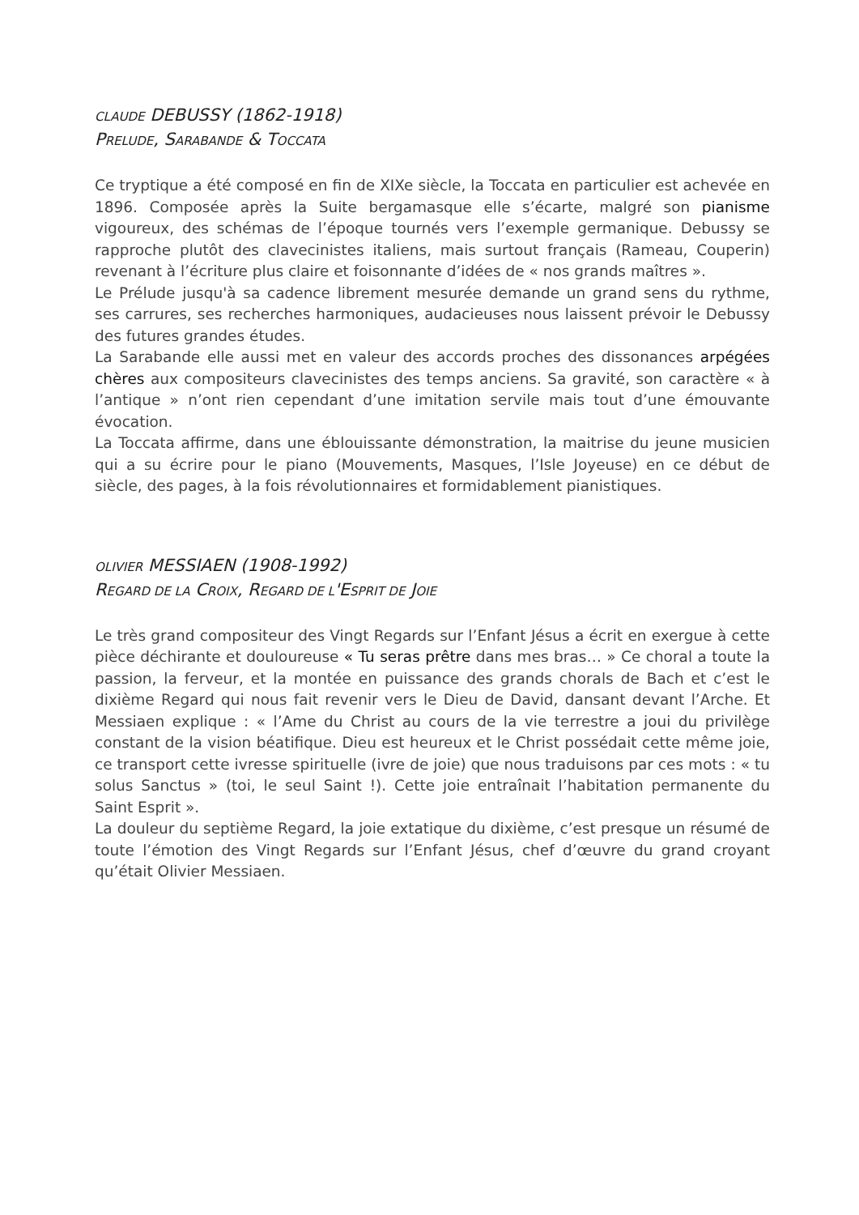CLAUDE DEBUSSY (1862-1918)
PRELUDE, SARABANDE & TOCCATA
Ce tryptique a été composé en fin de XIXe siècle, la Toccata en particulier est achevée en 1896. Composée après la Suite bergamasque elle s’écarte, malgré son pianisme vigoureux, des schémas de l’époque tournés vers l’exemple germanique. Debussy se rapproche plutôt des clavecinistes italiens, mais surtout français (Rameau, Couperin) revenant à l’écriture plus claire et foisonnante d’idées de « nos grands maîtres ».
Le Prélude jusqu'à sa cadence librement mesurée demande un grand sens du rythme, ses carrures, ses recherches harmoniques, audacieuses nous laissent prévoir le Debussy des futures grandes études.
La Sarabande elle aussi met en valeur des accords proches des dissonances arpégées chères aux compositeurs clavecinistes des temps anciens. Sa gravité, son caractère « à l’antique » n’ont rien cependant d’une imitation servile mais tout d’une émouvante évocation.
La Toccata affirme, dans une éblouissante démonstration, la maitrise du jeune musicien qui a su écrire pour le piano (Mouvements, Masques, l’Isle Joyeuse) en ce début de siècle, des pages, à la fois révolutionnaires et formidablement pianistiques.
OLIVIER MESSIAEN (1908-1992)
REGARD DE LA CROIX, REGARD DE L'ESPRIT DE JOIE
Le très grand compositeur des Vingt Regards sur l’Enfant Jésus a écrit en exergue à cette pièce déchirante et douloureuse « Tu seras prêtre dans mes bras… » Ce choral a toute la passion, la ferveur, et la montée en puissance des grands chorals de Bach et c’est le dixième Regard qui nous fait revenir vers le Dieu de David, dansant devant l’Arche. Et Messiaen explique : « l’Ame du Christ au cours de la vie terrestre a joui du privilège constant de la vision béatifique. Dieu est heureux et le Christ possédait cette même joie, ce transport cette ivresse spirituelle (ivre de joie) que nous traduisons par ces mots : « tu solus Sanctus » (toi, le seul Saint !). Cette joie entraînait l’habitation permanente du Saint Esprit ».
La douleur du septième Regard, la joie extatique du dixième, c’est presque un résumé de toute l’émotion des Vingt Regards sur l’Enfant Jésus, chef d’œuvre du grand croyant qu’était Olivier Messiaen.